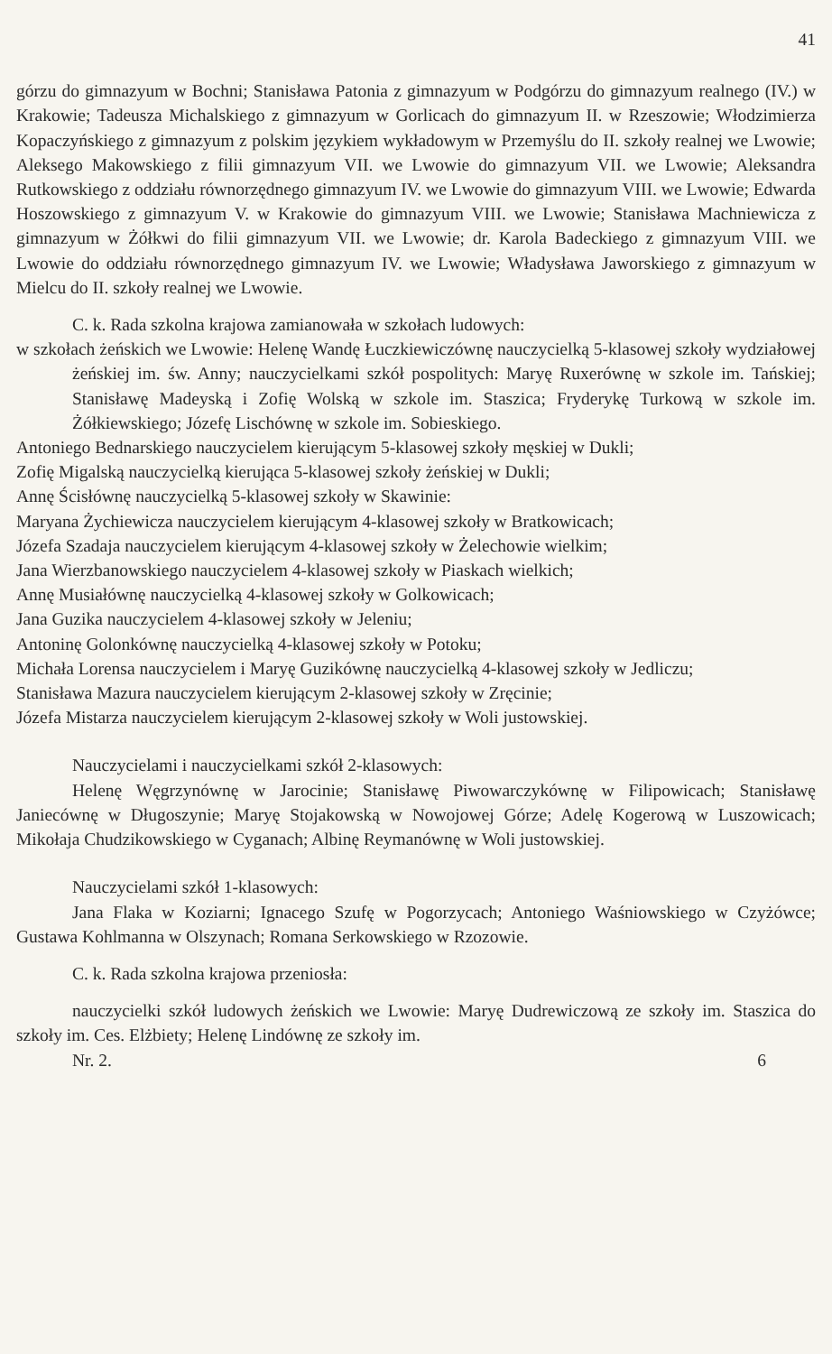41
górzu do gimnazyum w Bochni; Stanisława Patonia z gimnazyum w Podgórzu do gimnazyum realnego (IV.) w Krakowie; Tadeusza Michalskiego z gimnazyum w Gorlicach do gimnazyum II. w Rzeszowie; Włodzimierza Kopaczyńskiego z gimnazyum z polskim językiem wykładowym w Przemyślu do II. szkoły realnej we Lwowie; Aleksego Makowskiego z filii gimnazyum VII. we Lwowie do gimnazyum VII. we Lwowie; Aleksandra Rutkowskiego z oddziału równorzędnego gimnazyum IV. we Lwowie do gimnazyum VIII. we Lwowie; Edwarda Hoszowskiego z gimnazyum V. w Krakowie do gimnazyum VIII. we Lwowie; Stanisława Machniewicza z gimnazyum w Żółkwi do filii gimnazyum VII. we Lwowie; dr. Karola Badeckiego z gimnazyum VIII. we Lwowie do oddziału równorzędnego gimnazyum IV. we Lwowie; Władysława Jaworskiego z gimnazyum w Mielcu do II. szkoły realnej we Lwowie.
C. k. Rada szkolna krajowa zamianowała w szkołach ludowych:
w szkołach żeńskich we Lwowie: Helenę Wandę Łuczkiewiczównę nauczycielką 5-klasowej szkoły wydziałowej żeńskiej im. św. Anny; nauczycielkami szkół pospolitych: Maryę Ruxerównę w szkole im. Tańskiej; Stanisławę Madeyską i Zofię Wolską w szkole im. Staszica; Fryderykę Turkową w szkole im. Żółkiewskiego; Józefę Lischównę w szkole im. Sobieskiego.
Antoniego Bednarskiego nauczycielem kierującym 5-klasowej szkoły męskiej w Dukli;
Zofię Migalską nauczycielką kierująca 5-klasowej szkoły żeńskiej w Dukli;
Annę Ścisłównę nauczycielką 5-klasowej szkoły w Skawinie:
Maryana Żychiewicza nauczycielem kierującym 4-klasowej szkoły w Bratkowicach;
Józefa Szadaja nauczycielem kierującym 4-klasowej szkoły w Żelechowie wielkim;
Jana Wierzbanowskiego nauczycielem 4-klasowej szkoły w Piaskach wielkich;
Annę Musiałównę nauczycielką 4-klasowej szkoły w Golkowicach;
Jana Guzika nauczycielem 4-klasowej szkoły w Jeleniu;
Antoninę Golonkównę nauczycielką 4-klasowej szkoły w Potoku;
Michała Lorensa nauczycielem i Maryę Guzikównę nauczycielką 4-klasowej szkoły w Jedliczu;
Stanisława Mazura nauczycielem kierującym 2-klasowej szkoły w Zręcinie;
Józefa Mistarza nauczycielem kierującym 2-klasowej szkoły w Woli justowskiej.
Nauczycielami i nauczycielkami szkół 2-klasowych:
Helenę Węgrzynównę w Jarocinie; Stanisławę Piwowarczykównę w Filipowicach; Stanisławę Janiecównę w Długoszynie; Maryę Stojakowską w Nowojowej Górze; Adelę Kogerową w Luszowicach; Mikołaja Chudzikowskiego w Cyganach; Albinę Reymanównę w Woli justowskiej.
Nauczycielami szkół 1-klasowych:
Jana Flaka w Koziarni; Ignacego Szufę w Pogorzycach; Antoniego Waśniowskiego w Czyżówce; Gustawa Kohlmanna w Olszynach; Romana Serkowskiego w Rzozowie.
C. k. Rada szkolna krajowa przeniosła:
nauczycielki szkół ludowych żeńskich we Lwowie: Maryę Dudrewiczową ze szkoły im. Staszica do szkoły im. Ces. Elżbiety; Helenę Lindównę ze szkoły im.
Nr. 2. 6